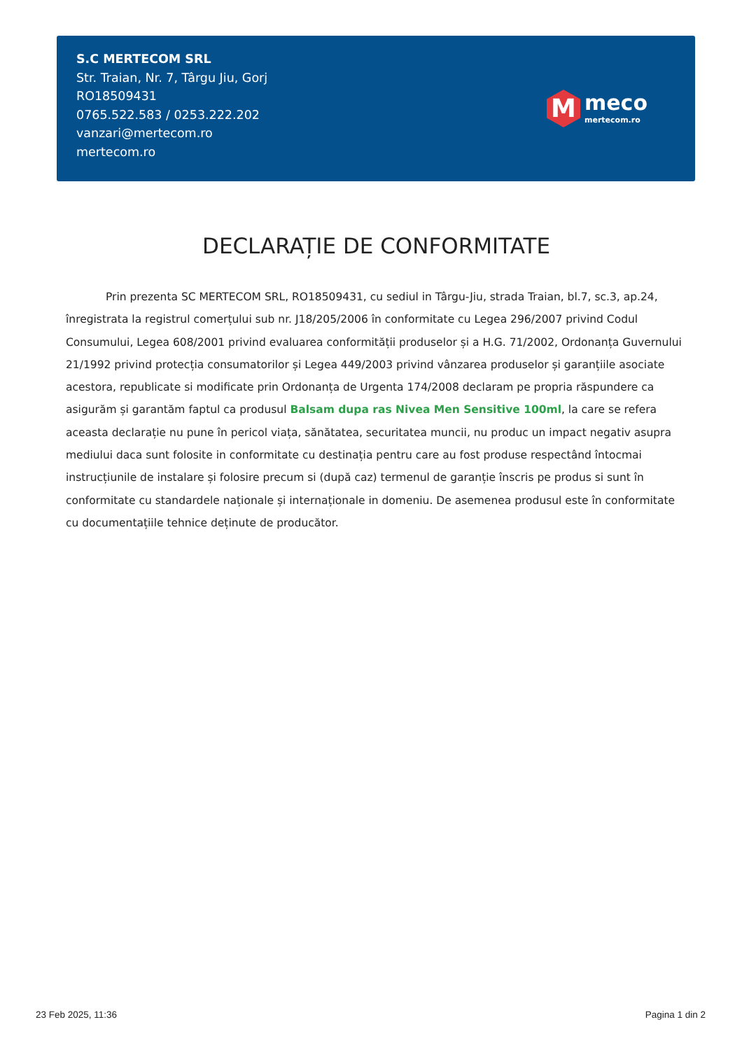S.C MERTECOM SRL
Str. Traian, Nr. 7, Târgu Jiu, Gorj
RO18509431
0765.522.583 / 0253.222.202
vanzari@mertecom.ro
mertecom.ro
M
meco
mertecom.ro
DECLARAȚIE DE CONFORMITATE
Prin prezenta SC MERTECOM SRL, RO18509431, cu sediul in Târgu-Jiu, strada Traian, bl.7, sc.3, ap.24, înregistrata la registrul comerțului sub nr. J18/205/2006 în conformitate cu Legea 296/2007 privind Codul Consumului, Legea 608/2001 privind evaluarea conformității produselor și a H.G. 71/2002, Ordonanța Guvernului 21/1992 privind protecția consumatorilor și Legea 449/2003 privind vânzarea produselor și garanțiile asociate acestora, republicate si modificate prin Ordonanța de Urgenta 174/2008 declaram pe propria răspundere ca asigurăm și garantăm faptul ca produsul Balsam dupa ras Nivea Men Sensitive 100ml, la care se refera aceasta declarație nu pune în pericol viața, sănătatea, securitatea muncii, nu produc un impact negativ asupra mediului daca sunt folosite in conformitate cu destinația pentru care au fost produse respectând întocmai instrucțiunile de instalare și folosire precum si (după caz) termenul de garanție înscris pe produs si sunt în conformitate cu standardele naționale și internaționale in domeniu. De asemenea produsul este în conformitate cu documentațiile tehnice deținute de producător.
23 Feb 2025, 11:36 Pagina 1 din 2